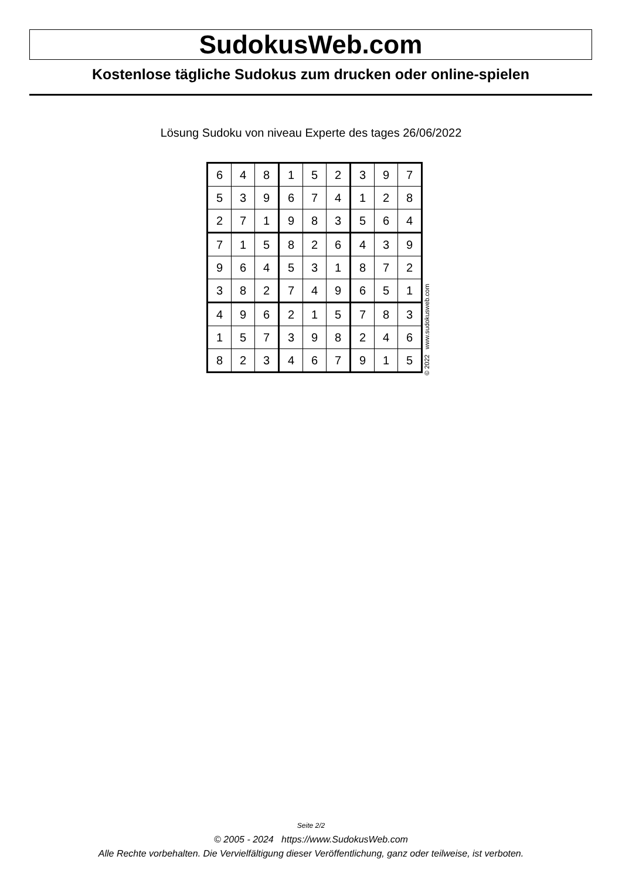SudokusWeb.com
Kostenlose tägliche Sudokus zum drucken oder online-spielen
Lösung Sudoku von niveau Experte des tages 26/06/2022
| 6 | 4 | 8 | 1 | 5 | 2 | 3 | 9 | 7 |
| 5 | 3 | 9 | 6 | 7 | 4 | 1 | 2 | 8 |
| 2 | 7 | 1 | 9 | 8 | 3 | 5 | 6 | 4 |
| 7 | 1 | 5 | 8 | 2 | 6 | 4 | 3 | 9 |
| 9 | 6 | 4 | 5 | 3 | 1 | 8 | 7 | 2 |
| 3 | 8 | 2 | 7 | 4 | 9 | 6 | 5 | 1 |
| 4 | 9 | 6 | 2 | 1 | 5 | 7 | 8 | 3 |
| 1 | 5 | 7 | 3 | 9 | 8 | 2 | 4 | 6 |
| 8 | 2 | 3 | 4 | 6 | 7 | 9 | 1 | 5 |
© 2022 www.sudokusweb.com
Seite 2/2
© 2005 - 2024 https://www.SudokusWeb.com
Alle Rechte vorbehalten. Die Vervielfältigung dieser Veröffentlichung, ganz oder teilweise, ist verboten.